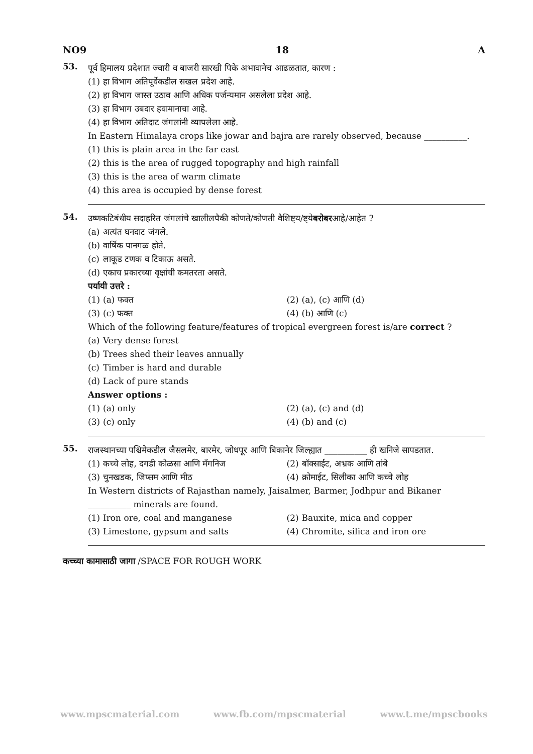NO9 18 A
53.
पूर्व हिमालय प्रदेशात ज्वारी व बाजरी सारखी पिके अभावानेच आढळतात, कारण :
(1) हा विभाग अतिपूर्वेकडील सखल प्रदेश आहे.
(2) हा विभाग जास्त उठाव आणि अधिक पर्जन्यमान असलेला प्रदेश आहे.
(3) हा विभाग उबदार हवामानाचा आहे.
(4) हा विभाग अतिदाट जंगलांनी व्यापलेला आहे.
In Eastern Himalaya crops like jowar and bajra are rarely observed, because __________.
(1) this is plain area in the far east
(2) this is the area of rugged topography and high rainfall
(3) this is the area of warm climate
(4) this area is occupied by dense forest
54.
उष्णकटिबंधीय सदाहरित जंगलांचे खालीलपैकी कोणते/कोणती वैशिष्ट्य/ष्ट्ये बरोबर आहे/आहेत ?
(a) अत्यंत घनदाट जंगले.
(b) वार्षिक पानगळ होते.
(c) लाकूड टणक व टिकाऊ असते.
(d) एकाच प्रकारच्या वृक्षांची कमतरता असते.
पर्यायी उत्तरे :
(1) (a) फक्त (2) (a), (c) आणि (d)
(3) (c) फक्त (4) (b) आणि (c)
Which of the following feature/features of tropical evergreen forest is/are correct ?
(a) Very dense forest
(b) Trees shed their leaves annually
(c) Timber is hard and durable
(d) Lack of pure stands
Answer options :
(1) (a) only (2) (a), (c) and (d)
(3) (c) only (4) (b) and (c)
55.
राजस्थानच्या पश्चिमेकडील जैसलमेर, बारमेर, जोधपूर आणि बिकानेर जिल्ह्यात __________ ही खनिजे सापडतात.
(1) कच्चे लोह, दगडी कोळसा आणि मँगनिज
(2) बॉक्साईट, अभ्रक आणि तांबे
(3) चुनखडक, जिप्सम आणि मीठ (4) क्रोमाईट, सिलीका आणि कच्चे लोह
In Western districts of Rajasthan namely, Jaisalmer, Barmer, Jodhpur and Bikaner __________ minerals are found.
(1) Iron ore, coal and manganese
(2) Bauxite, mica and copper
(3) Limestone, gypsum and salts
(4) Chromite, silica and iron ore
कच्च्या कामासाठी जागा /SPACE FOR ROUGH WORK
www.mpscmaterial.com www.fb.com/mpscmaterial www.t.me/mpscbooks